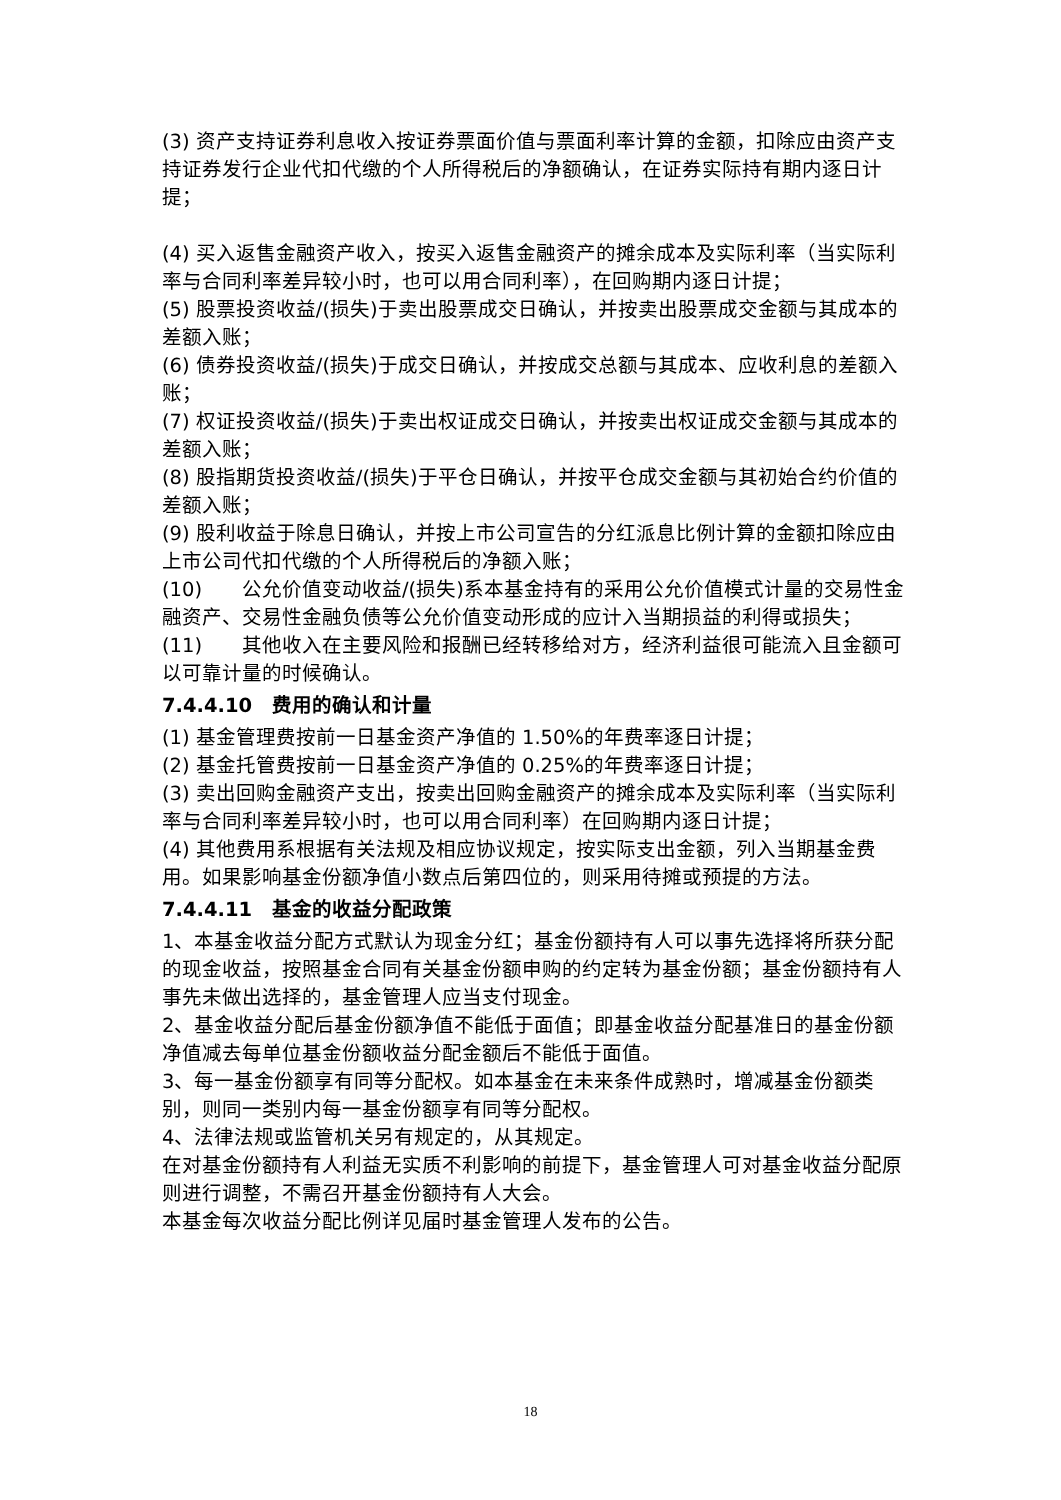(3) 资产支持证券利息收入按证券票面价值与票面利率计算的金额，扣除应由资产支持证券发行企业代扣代缴的个人所得税后的净额确认，在证券实际持有期内逐日计提；
(4) 买入返售金融资产收入，按买入返售金融资产的摊余成本及实际利率（当实际利率与合同利率差异较小时，也可以用合同利率），在回购期内逐日计提；
(5) 股票投资收益/(损失)于卖出股票成交日确认，并按卖出股票成交金额与其成本的差额入账；
(6) 债券投资收益/(损失)于成交日确认，并按成交总额与其成本、应收利息的差额入账；
(7) 权证投资收益/(损失)于卖出权证成交日确认，并按卖出权证成交金额与其成本的差额入账；
(8) 股指期货投资收益/(损失)于平仓日确认，并按平仓成交金额与其初始合约价值的差额入账；
(9) 股利收益于除息日确认，并按上市公司宣告的分红派息比例计算的金额扣除应由上市公司代扣代缴的个人所得税后的净额入账；
(10)　　公允价值变动收益/(损失)系本基金持有的采用公允价值模式计量的交易性金融资产、交易性金融负债等公允价值变动形成的应计入当期损益的利得或损失；
(11)　　其他收入在主要风险和报酬已经转移给对方，经济利益很可能流入且金额可以可靠计量的时候确认。
7.4.4.10　费用的确认和计量
(1) 基金管理费按前一日基金资产净值的 1.50%的年费率逐日计提；
(2) 基金托管费按前一日基金资产净值的 0.25%的年费率逐日计提；
(3) 卖出回购金融资产支出，按卖出回购金融资产的摊余成本及实际利率（当实际利率与合同利率差异较小时，也可以用合同利率）在回购期内逐日计提；
(4) 其他费用系根据有关法规及相应协议规定，按实际支出金额，列入当期基金费用。如果影响基金份额净值小数点后第四位的，则采用待摊或预提的方法。
7.4.4.11　基金的收益分配政策
1、本基金收益分配方式默认为现金分红；基金份额持有人可以事先选择将所获分配的现金收益，按照基金合同有关基金份额申购的约定转为基金份额；基金份额持有人事先未做出选择的，基金管理人应当支付现金。
2、基金收益分配后基金份额净值不能低于面值；即基金收益分配基准日的基金份额净值减去每单位基金份额收益分配金额后不能低于面值。
3、每一基金份额享有同等分配权。如本基金在未来条件成熟时，增减基金份额类别，则同一类别内每一基金份额享有同等分配权。
4、法律法规或监管机关另有规定的，从其规定。
在对基金份额持有人利益无实质不利影响的前提下，基金管理人可对基金收益分配原则进行调整，不需召开基金份额持有人大会。
本基金每次收益分配比例详见届时基金管理人发布的公告。
18